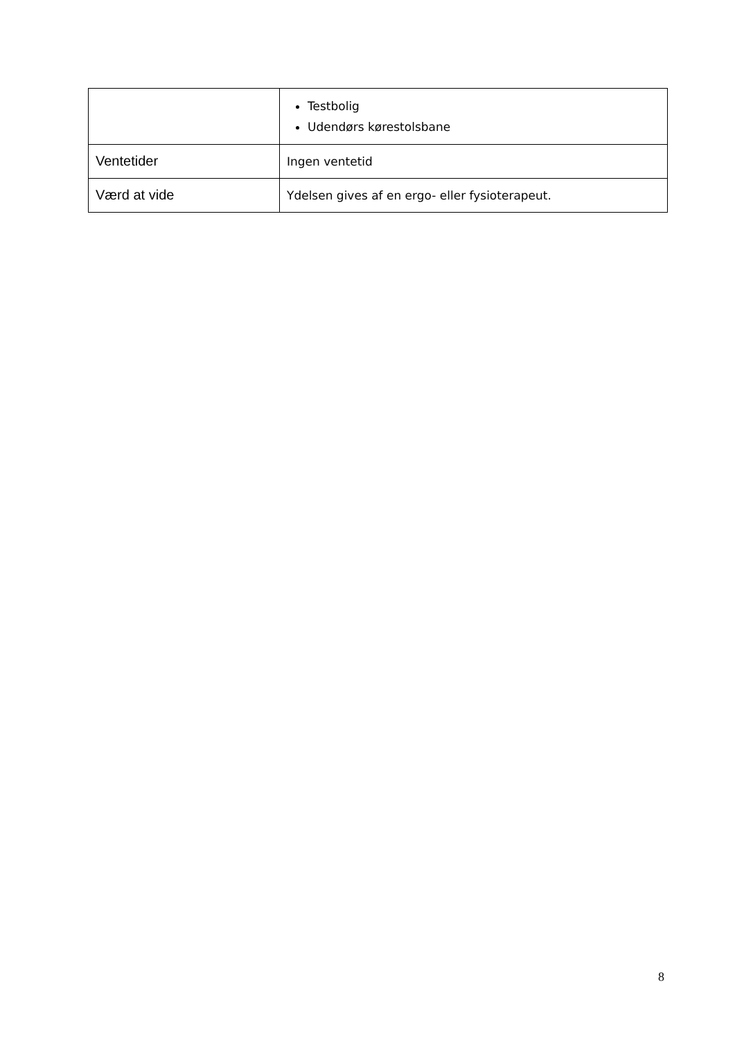| | Testbolig Udendørs kørestolsbane |
| Ventetider | Ingen ventetid |
| Værd at vide | Ydelsen gives af en ergo- eller fysioterapeut. |
8